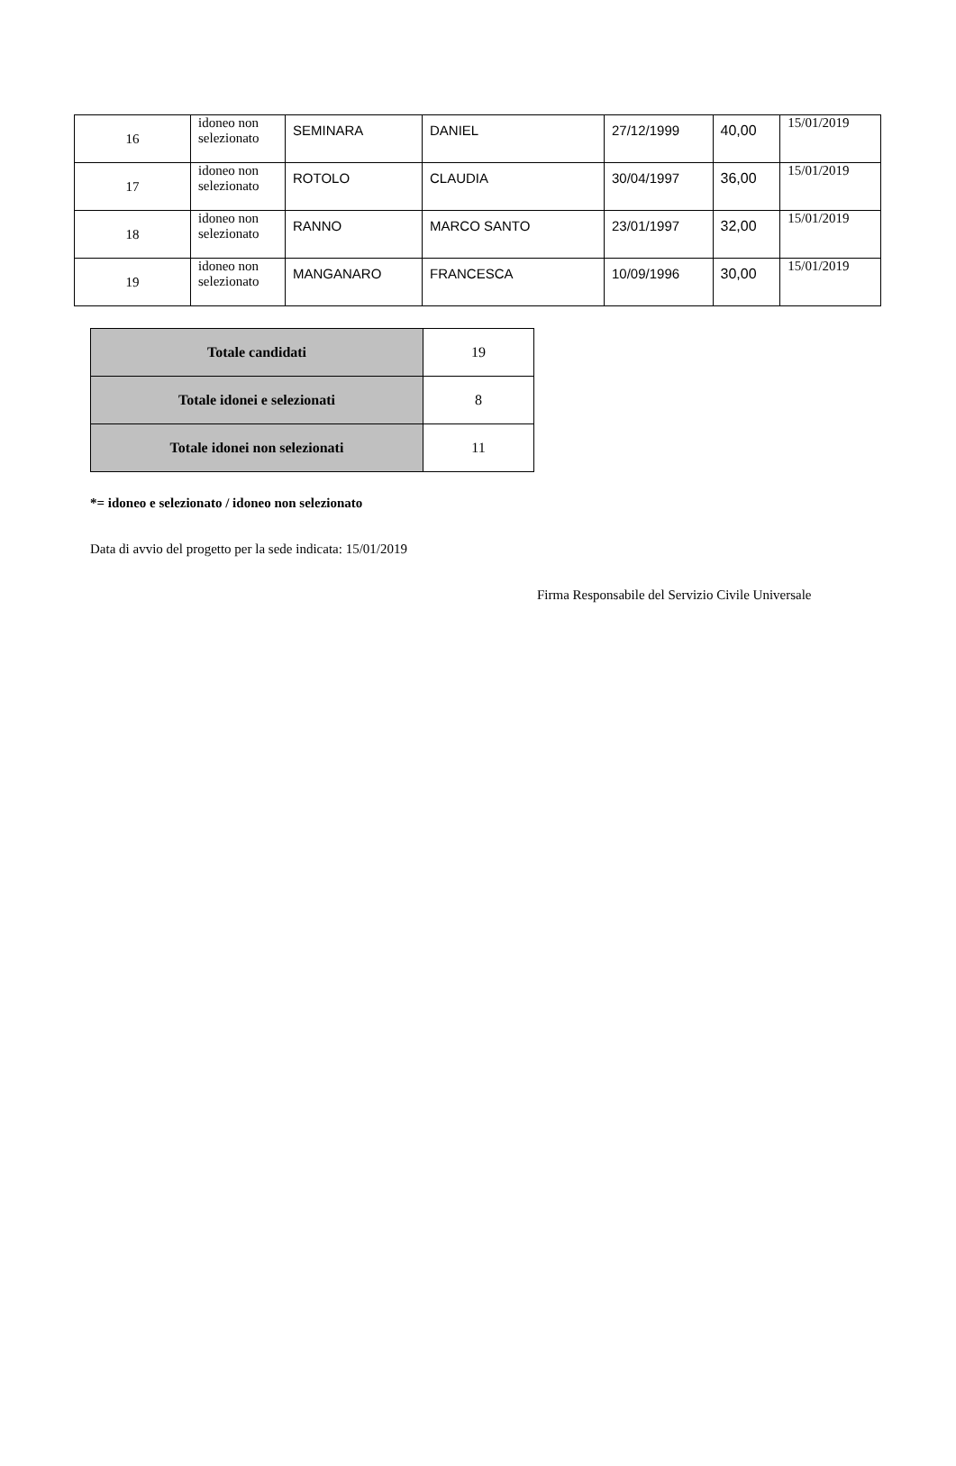| 16 | idoneo non selezionato | SEMINARA | DANIEL | 27/12/1999 | 40,00 | 15/01/2019 |
| 17 | idoneo non selezionato | ROTOLO | CLAUDIA | 30/04/1997 | 36,00 | 15/01/2019 |
| 18 | idoneo non selezionato | RANNO | MARCO SANTO | 23/01/1997 | 32,00 | 15/01/2019 |
| 19 | idoneo non selezionato | MANGANARO | FRANCESCA | 10/09/1996 | 30,00 | 15/01/2019 |
| Totale candidati | 19 |
| Totale idonei e selezionati | 8 |
| Totale idonei non selezionati | 11 |
*= idoneo e selezionato / idoneo non selezionato
Data di avvio del progetto per la sede indicata: 15/01/2019
Firma Responsabile del Servizio Civile Universale